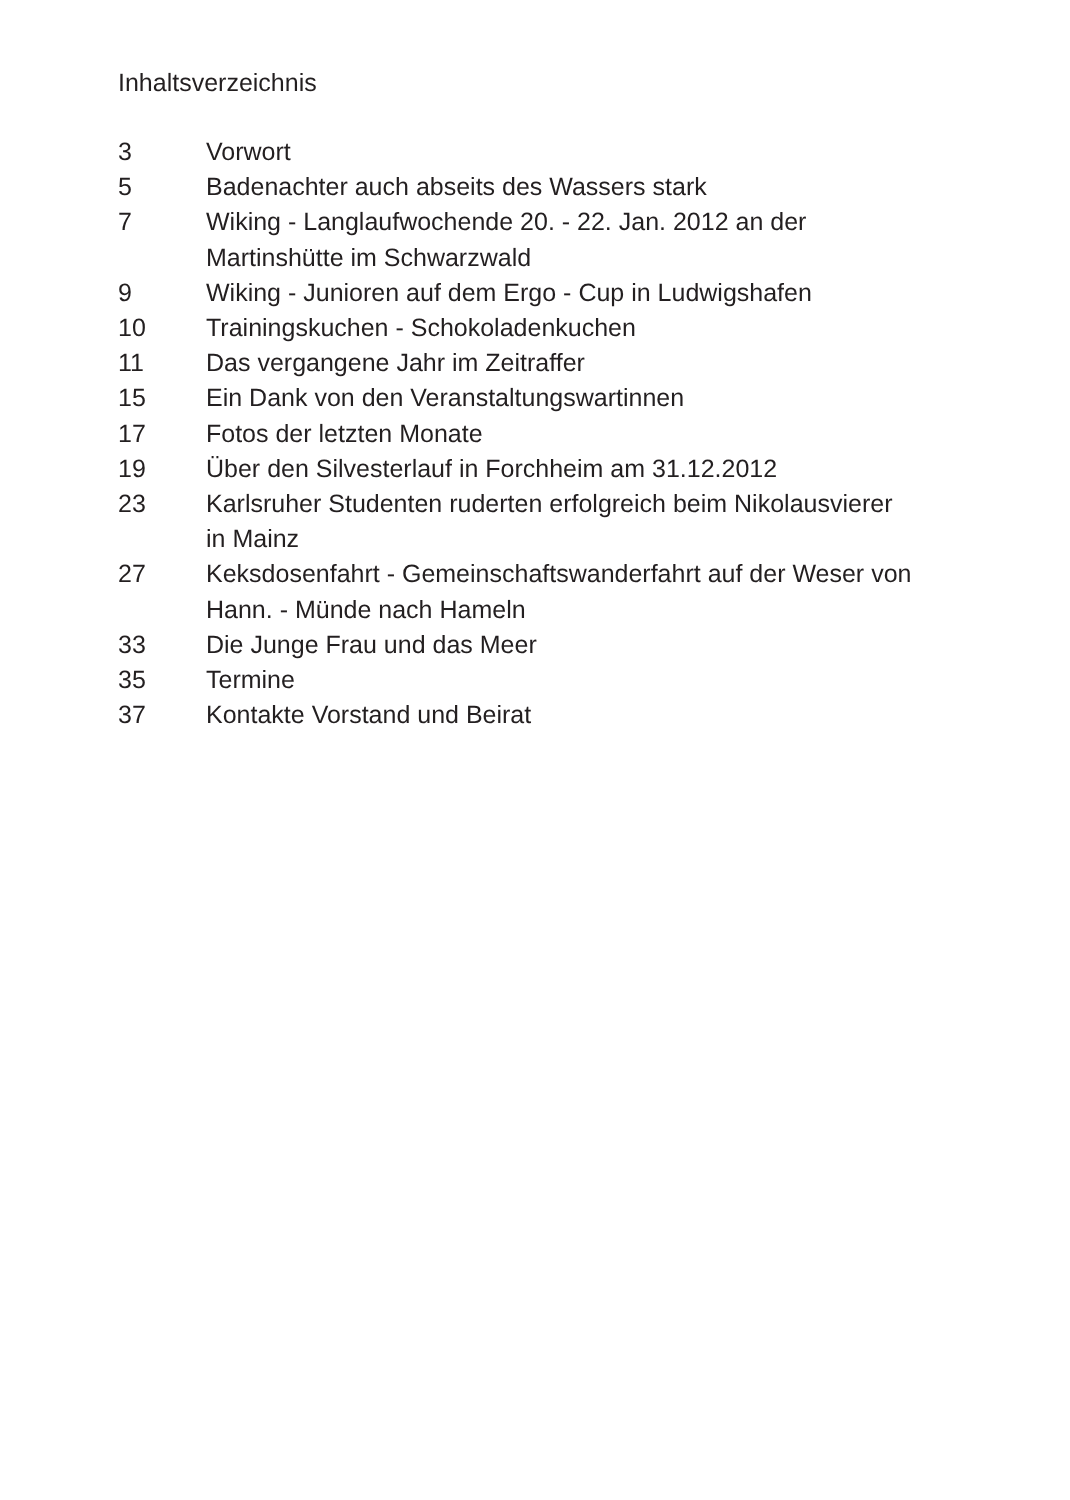Inhaltsverzeichnis
| 3 | Vorwort |
| 5 | Badenachter auch abseits des Wassers stark |
| 7 | Wiking - Langlaufwochende 20. - 22. Jan. 2012 an der Martinshütte im Schwarzwald |
| 9 | Wiking - Junioren auf dem Ergo - Cup in Ludwigshafen |
| 10 | Trainingskuchen - Schokoladenkuchen |
| 11 | Das vergangene Jahr im Zeitraffer |
| 15 | Ein Dank von den Veranstaltungswartinnen |
| 17 | Fotos der letzten Monate |
| 19 | Über den Silvesterlauf in Forchheim am 31.12.2012 |
| 23 | Karlsruher Studenten ruderten erfolgreich beim Nikolausvierer in Mainz |
| 27 | Keksdosenfahrt - Gemeinschaftswanderfahrt auf der Weser von Hann. - Münde nach Hameln |
| 33 | Die Junge Frau und das Meer |
| 35 | Termine |
| 37 | Kontakte Vorstand und Beirat |